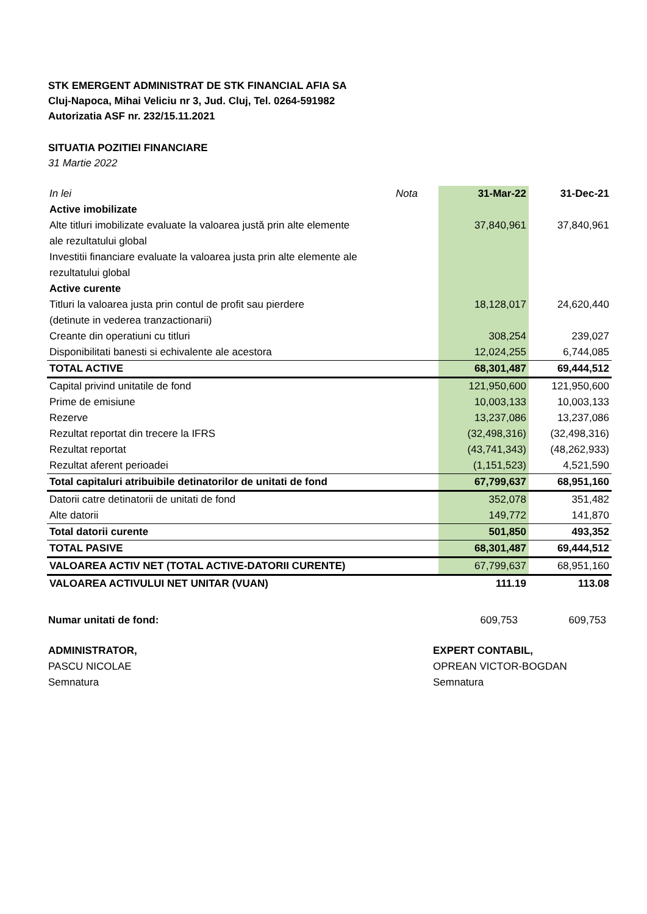STK EMERGENT ADMINISTRAT DE STK FINANCIAL AFIA SA
Cluj-Napoca, Mihai Veliciu nr 3, Jud. Cluj, Tel. 0264-591982
Autorizatia ASF nr. 232/15.11.2021
SITUATIA POZITIEI FINANCIARE
31 Martie 2022
| In lei | Nota | 31-Mar-22 | 31-Dec-21 |
| --- | --- | --- | --- |
| Active imobilizate | | | |
| Alte titluri imobilizate evaluate la valoarea justă prin alte elemente | | 37,840,961 | 37,840,961 |
| ale rezultatului global | | | |
| Investitii financiare evaluate la valoarea justa prin alte elemente ale | | | |
| rezultatului global | | | |
| Active curente | | | |
| Titluri la valoarea justa prin contul de profit sau pierdere | | 18,128,017 | 24,620,440 |
| (detinute in vederea tranzactionarii) | | | |
| Creante din operatiuni cu titluri | | 308,254 | 239,027 |
| Disponibilitati banesti si echivalente ale acestora | | 12,024,255 | 6,744,085 |
| TOTAL ACTIVE | | 68,301,487 | 69,444,512 |
| Capital privind unitatile de fond | | 121,950,600 | 121,950,600 |
| Prime de emisiune | | 10,003,133 | 10,003,133 |
| Rezerve | | 13,237,086 | 13,237,086 |
| Rezultat reportat din trecere la IFRS | | (32,498,316) | (32,498,316) |
| Rezultat reportat | | (43,741,343) | (48,262,933) |
| Rezultat aferent perioadei | | (1,151,523) | 4,521,590 |
| Total capitaluri atribuibile detinatorilor de unitati de fond | | 67,799,637 | 68,951,160 |
| Datorii catre detinatorii de unitati de fond | | 352,078 | 351,482 |
| Alte datorii | | 149,772 | 141,870 |
| Total datorii curente | | 501,850 | 493,352 |
| TOTAL PASIVE | | 68,301,487 | 69,444,512 |
| VALOAREA ACTIV NET (TOTAL ACTIVE-DATORII CURENTE) | | 67,799,637 | 68,951,160 |
| VALOAREA ACTIVULUI NET UNITAR (VUAN) | | 111.19 | 113.08 |
Numar unitati de fond: 609,753 609,753
ADMINISTRATOR,
PASCU NICOLAE
Semnatura
EXPERT CONTABIL,
OPREAN VICTOR-BOGDAN
Semnatura